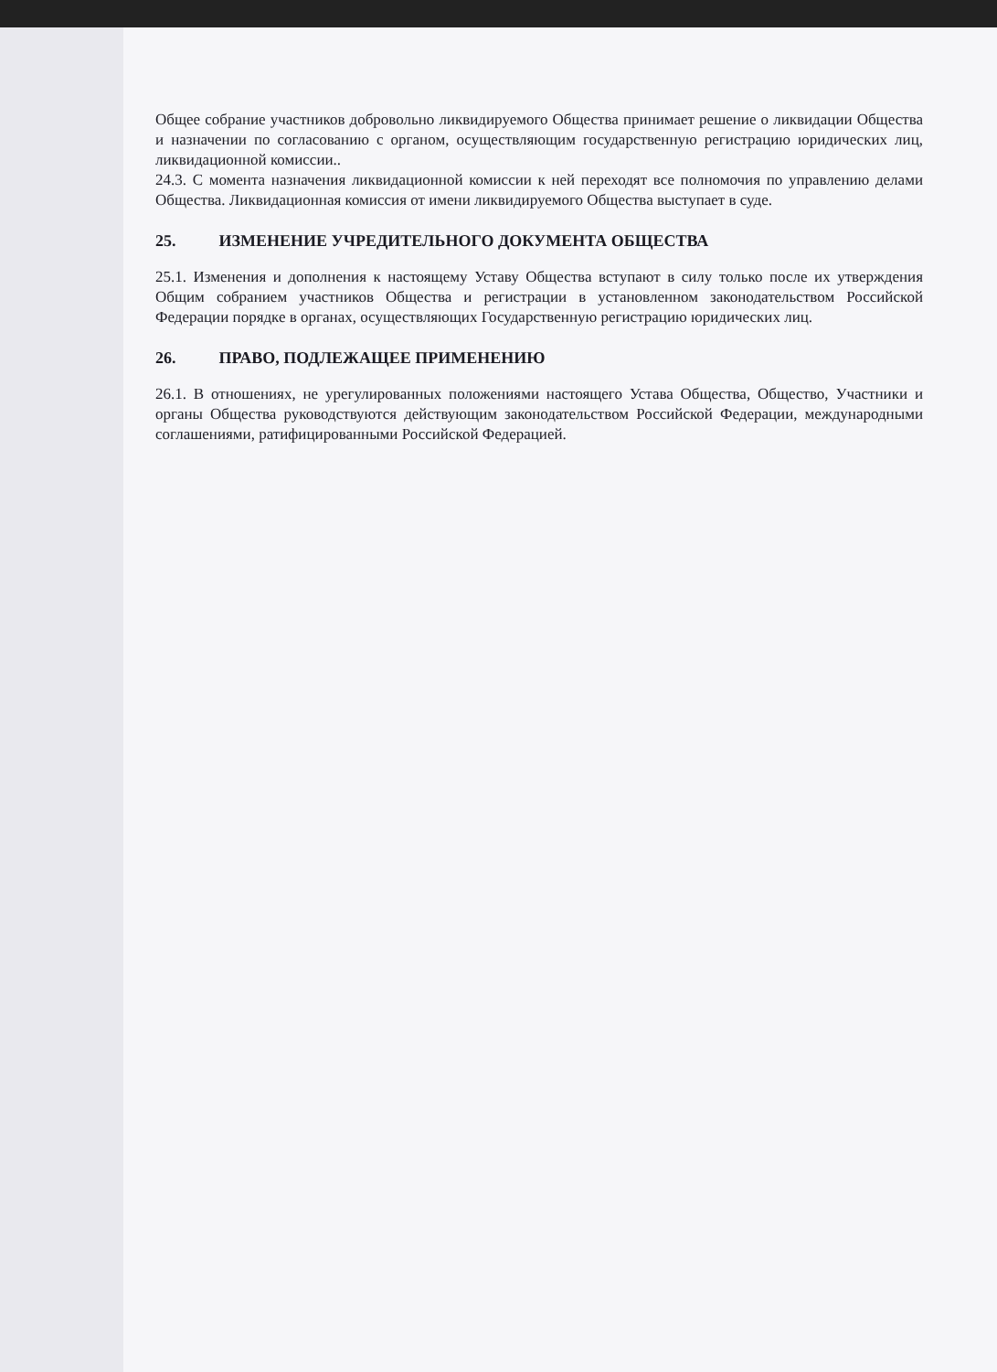Общее собрание участников добровольно ликвидируемого Общества принимает решение о ликвидации Общества и назначении по согласованию с органом, осуществляющим государственную регистрацию юридических лиц, ликвидационной комиссии..
24.3. С момента назначения ликвидационной комиссии к ней переходят все полномочия по управлению делами Общества. Ликвидационная комиссия от имени ликвидируемого Общества выступает в суде.
25. ИЗМЕНЕНИЕ УЧРЕДИТЕЛЬНОГО ДОКУМЕНТА ОБЩЕСТВА
25.1. Изменения и дополнения к настоящему Уставу Общества вступают в силу только после их утверждения Общим собранием участников Общества и регистрации в установленном законодательством Российской Федерации порядке в органах, осуществляющих Государственную регистрацию юридических лиц.
26. ПРАВО, ПОДЛЕЖАЩЕЕ ПРИМЕНЕНИЮ
26.1. В отношениях, не урегулированных положениями настоящего Устава Общества, Общество, Участники и органы Общества руководствуются действующим законодательством Российской Федерации, международными соглашениями, ратифицированными Российской Федерацией.